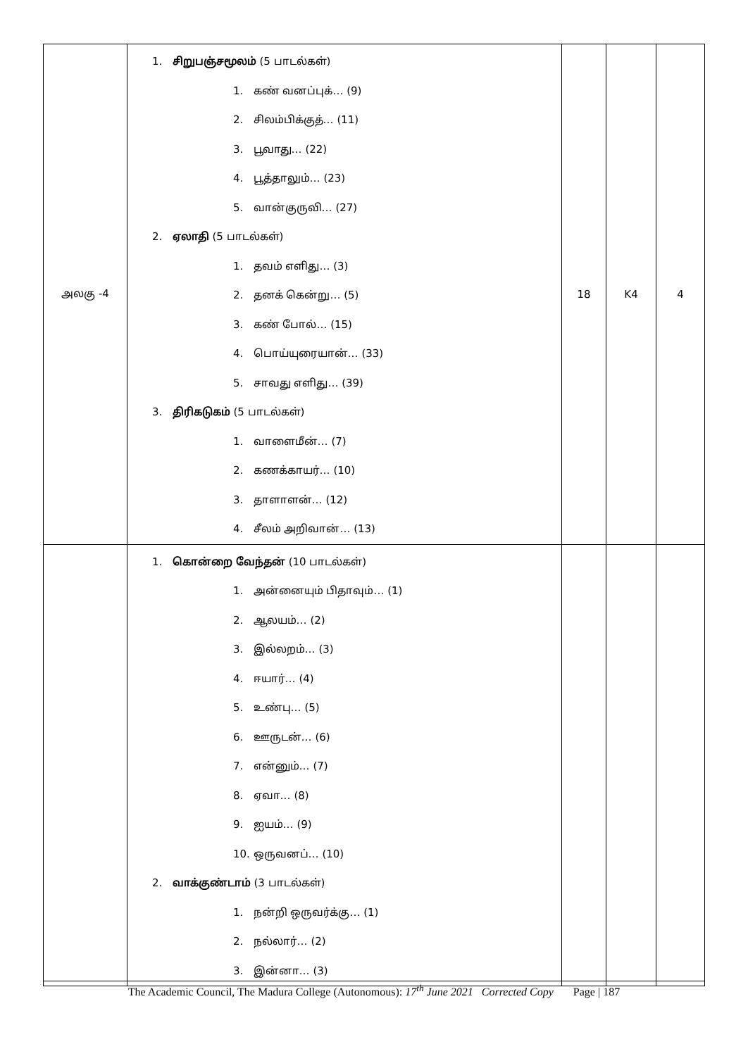| அலகு -4 | 1. சிறுபஞ்சமூலம் (5 பாடல்கள்) 1. கண் வனப்புக்… (9) 2. சிலம்பிக்குத்… (11) 3. பூவாது… (22) 4. பூத்தாலும்… (23) 5. வான்குருவி… (27) 2. ஏலாதி (5 பாடல்கள்) 1. தவம் எளிது… (3) 2. தனக் கென்று… (5) 3. கண் போல்… (15) 4. பொய்யுரையான்… (33) 5. சாவது எளிது… (39) 3. திரிகடுகம் (5 பாடல்கள்) 1. வாளைமீன்… (7) 2. கணக்காயர்… (10) 3. தாளாளன்… (12) 4. சீலம் அறிவான்… (13) | 18 | K4 | 4 |
| | 1. கொன்றை வேந்தன் (10 பாடல்கள்) 1. அன்னையும் பிதாவும்… (1) 2. ஆலயம்… (2) 3. இல்லறம்… (3) 4. ஈயார்… (4) 5. உண்பு… (5) 6. ஊருடன்… (6) 7. என்னும்… (7) 8. ஏவா… (8) 9. ஐயம்… (9) 10. ஒருவனப்… (10) 2. வாக்குண்டாம் (3 பாடல்கள்) 1. நன்றி ஒருவர்க்கு… (1) 2. நல்லார்… (2) 3. இன்னா… (3) | | | |
The Academic Council, The Madura College (Autonomous): 17<sup>th</sup> June 2021 Corrected Copy Page | 187